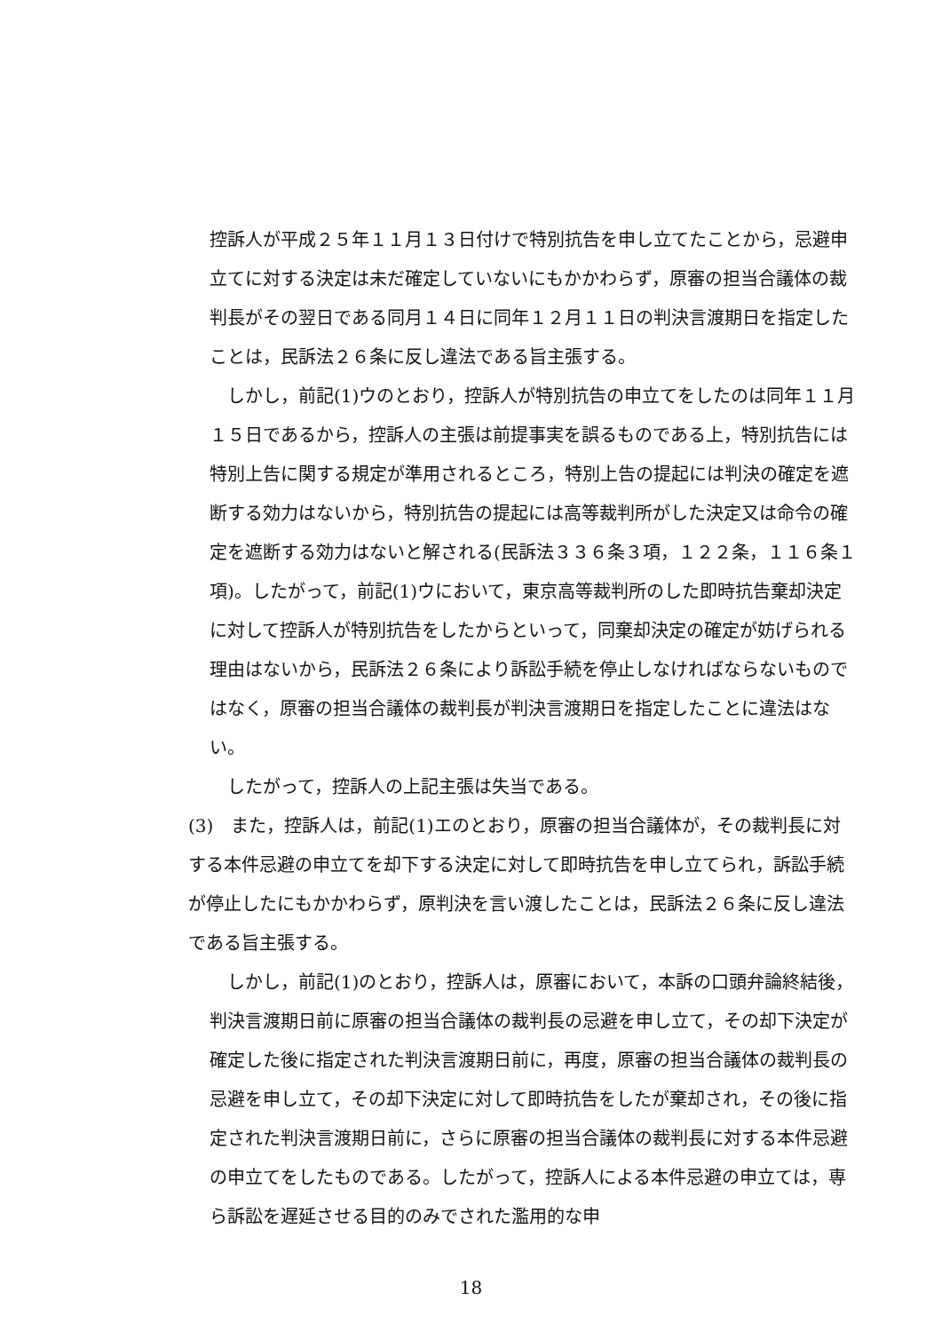控訴人が平成２５年１１月１３日付けで特別抗告を申し立てたことから，忌避申立てに対する決定は未だ確定していないにもかかわらず，原審の担当合議体の裁判長がその翌日である同月１４日に同年１２月１１日の判決言渡期日を指定したことは，民訴法２６条に反し違法である旨主張する。
しかし，前記(1)ウのとおり，控訴人が特別抗告の申立てをしたのは同年１１月１５日であるから，控訴人の主張は前提事実を誤るものである上，特別抗告には特別上告に関する規定が準用されるところ，特別上告の提起には判決の確定を遮断する効力はないから，特別抗告の提起には高等裁判所がした決定又は命令の確定を遮断する効力はないと解される(民訴法３３６条３項，１２２条，１１６条１項)。したがって，前記(1)ウにおいて，東京高等裁判所のした即時抗告棄却決定に対して控訴人が特別抗告をしたからといって，同棄却決定の確定が妨げられる理由はないから，民訴法２６条により訴訟手続を停止しなければならないものではなく，原審の担当合議体の裁判長が判決言渡期日を指定したことに違法はない。
したがって，控訴人の上記主張は失当である。
(3)　また，控訴人は，前記(1)エのとおり，原審の担当合議体が，その裁判長に対する本件忌避の申立てを却下する決定に対して即時抗告を申し立てられ，訴訟手続が停止したにもかかわらず，原判決を言い渡したことは，民訴法２６条に反し違法である旨主張する。
しかし，前記(1)のとおり，控訴人は，原審において，本訴の口頭弁論終結後，判決言渡期日前に原審の担当合議体の裁判長の忌避を申し立て，その却下決定が確定した後に指定された判決言渡期日前に，再度，原審の担当合議体の裁判長の忌避を申し立て，その却下決定に対して即時抗告をしたが棄却され，その後に指定された判決言渡期日前に，さらに原審の担当合議体の裁判長に対する本件忌避の申立てをしたものである。したがって，控訴人による本件忌避の申立ては，専ら訴訟を遅延させる目的のみでされた濫用的な申
18